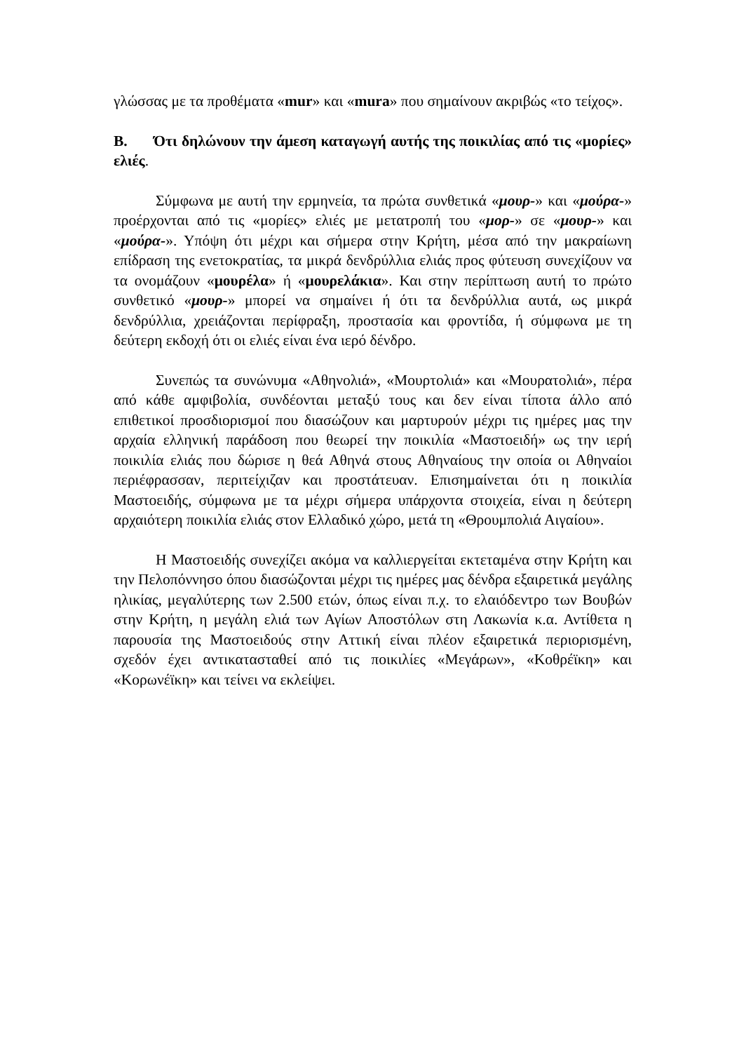γλώσσας με τα προθέματα «mur» και «mura» που σημαίνουν ακριβώς «το τείχος».
Β. Ότι δηλώνουν την άμεση καταγωγή αυτής της ποικιλίας από τις «μορίες» ελιές.
Σύμφωνα με αυτή την ερμηνεία, τα πρώτα συνθετικά «μουρ-» και «μούρα-» προέρχονται από τις «μορίες» ελιές με μετατροπή του «μορ-» σε «μουρ-» και «μούρα-». Υπόψη ότι μέχρι και σήμερα στην Κρήτη, μέσα από την μακραίωνη επίδραση της ενετοκρατίας, τα μικρά δενδρύλλια ελιάς προς φύτευση συνεχίζουν να τα ονομάζουν «μουρέλα» ή «μουρελάκια». Και στην περίπτωση αυτή το πρώτο συνθετικό «μουρ-» μπορεί να σημαίνει ή ότι τα δενδρύλλια αυτά, ως μικρά δενδρύλλια, χρειάζονται περίφραξη, προστασία και φροντίδα, ή σύμφωνα με τη δεύτερη εκδοχή ότι οι ελιές είναι ένα ιερό δένδρο.
Συνεπώς τα συνώνυμα «Αθηνολιά», «Μουρτολιά» και «Μουρατολιά», πέρα από κάθε αμφιβολία, συνδέονται μεταξύ τους και δεν είναι τίποτα άλλο από επιθετικοί προσδιορισμοί που διασώζουν και μαρτυρούν μέχρι τις ημέρες μας την αρχαία ελληνική παράδοση που θεωρεί την ποικιλία «Μαστοειδή» ως την ιερή ποικιλία ελιάς που δώρισε η θεά Αθηνά στους Αθηναίους την οποία οι Αθηναίοι περιέφρασσαν, περιτείχιζαν και προστάτευαν. Επισημαίνεται ότι η ποικιλία Μαστοειδής, σύμφωνα με τα μέχρι σήμερα υπάρχοντα στοιχεία, είναι η δεύτερη αρχαιότερη ποικιλία ελιάς στον Ελλαδικό χώρο, μετά τη «Θρουμπολιά Αιγαίου».
Η Μαστοειδής συνεχίζει ακόμα να καλλιεργείται εκτεταμένα στην Κρήτη και την Πελοπόννησο όπου διασώζονται μέχρι τις ημέρες μας δένδρα εξαιρετικά μεγάλης ηλικίας, μεγαλύτερης των 2.500 ετών, όπως είναι π.χ. το ελαιόδεντρο των Βουβών στην Κρήτη, η μεγάλη ελιά των Αγίων Αποστόλων στη Λακωνία κ.α. Αντίθετα η παρουσία της Μαστοειδούς στην Αττική είναι πλέον εξαιρετικά περιορισμένη, σχεδόν έχει αντικατασταθεί από τις ποικιλίες «Μεγάρων», «Κοθρέϊκη» και «Κορωνέϊκη» και τείνει να εκλείψει.